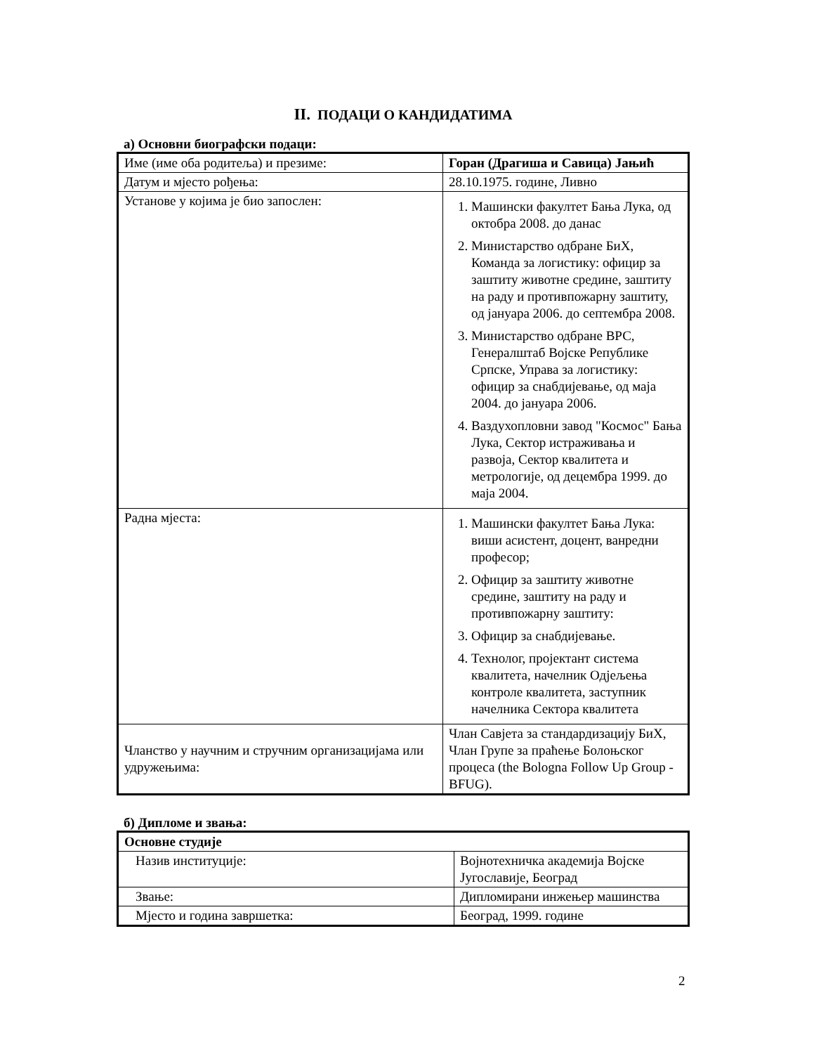II. ПОДАЦИ О КАНДИДАТИМА
а) Основни биографски подаци:
| Име (име оба родитеља) и презиме: | Горан (Драгиша и Савица) Јањић |
| Датум и мјесто рођења: | 28.10.1975. године, Ливно |
| Установе у којима је био запослен: | 1. Машински факултет Бања Лука, од октобра 2008. до данас 2. Министарство одбране БиХ, Команда за логистику: официр за заштиту животне средине, заштиту на раду и противпожарну заштиту, од јануара 2006. до септембра 2008. 3. Министарство одбране ВРС, Генералштаб Војске Републике Српске, Управа за логистику: официр за снабдијевање, од маја 2004. до јануара 2006. 4. Ваздухопловни завод "Космос" Бања Лука, Сектор истраживања и развоја, Сектор квалитета и метрологије, од децембра 1999. до маја 2004. |
| Радна мјеста: | 1. Машински факултет Бања Лука: виши асистент, доцент, ванредни професор; 2. Официр за заштиту животне средине, заштиту на раду и противпожарну заштиту: 3. Официр за снабдијевање. 4. Технолог, пројектант система квалитета, начелник Одјељења контроле квалитета, заступник начелника Сектора квалитета |
| Чланство у научним и стручним организацијама или удружењима: | Члан Савјета за стандардизацију БиХ, Члан Групе за праћење Болоњског процеса (the Bologna Follow Up Group - BFUG). |
б) Дипломе и звања:
| Основне студије | |
| Назив институције: | Војнотехничка академија Војске Југославије, Београд |
| Звање: | Дипломирани инжењер машинства |
| Мјесто и година завршетка: | Београд, 1999. године |
2